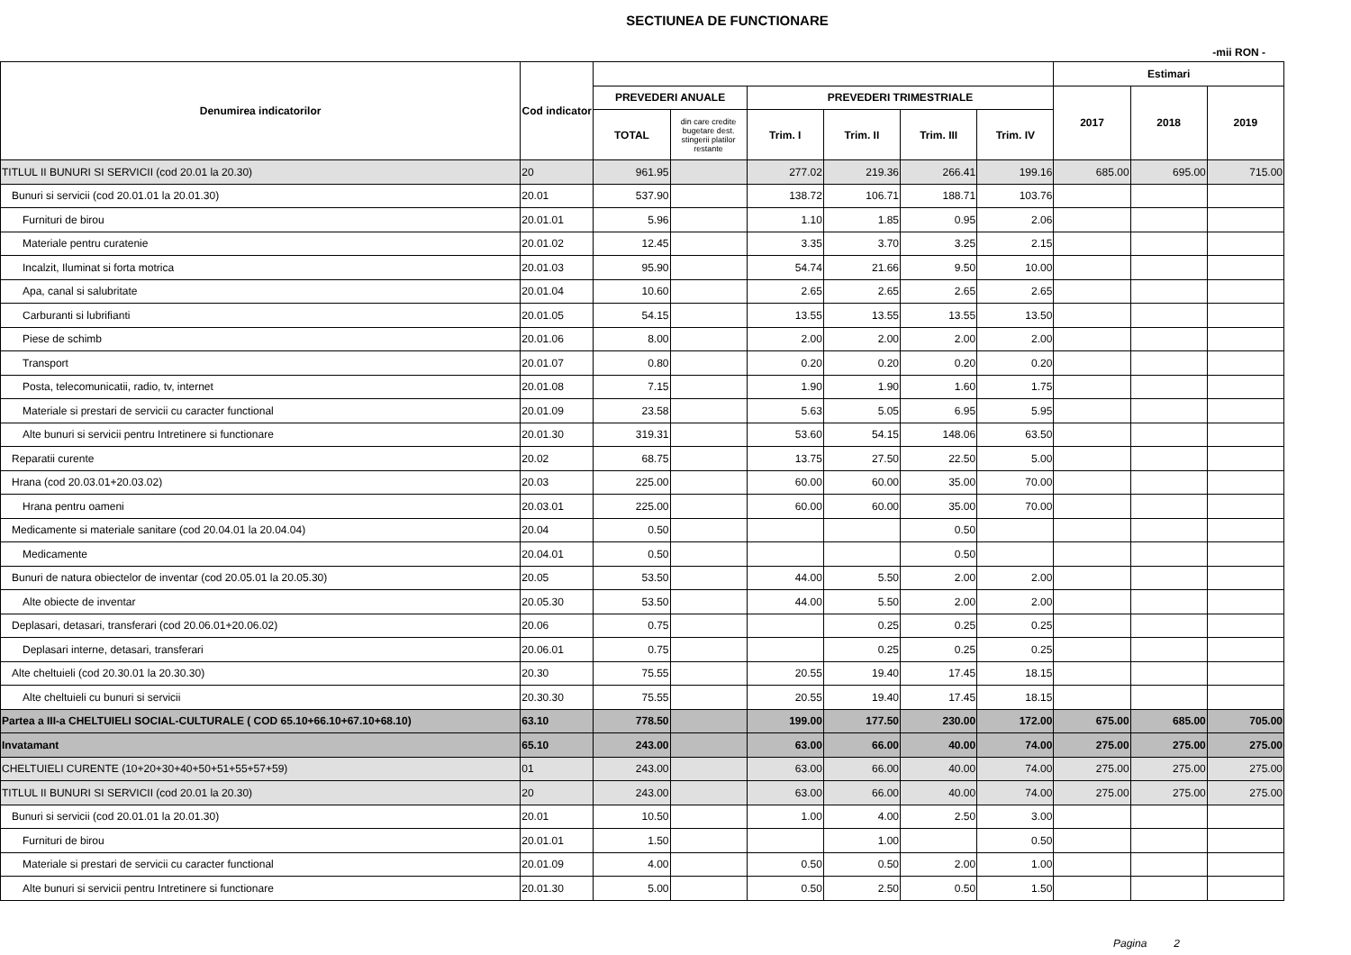SECTIUNEA DE FUNCTIONARE
-mii RON -
| Denumirea indicatorilor | Cod indicator | | | | | | | Estimari | | |
| --- | --- | --- | --- | --- | --- | --- | --- | --- | --- | --- |
| | | PREVEDERI ANUALE | | PREVEDERI TRIMESTRIALE | | | | 2017 | 2018 | 2019 |
| | | TOTAL | din care credite bugetare dest. stingerii platilor restante | Trim. I | Trim. II | Trim. III | Trim. IV | | | |
| TITLUL II BUNURI SI SERVICII (cod 20.01 la 20.30) | 20 | 961.95 | | 277.02 | 219.36 | 266.41 | 199.16 | 685.00 | 695.00 | 715.00 |
| Bunuri si servicii (cod 20.01.01 la 20.01.30) | 20.01 | 537.90 | | 138.72 | 106.71 | 188.71 | 103.76 | | | |
| Furnituri de birou | 20.01.01 | 5.96 | | 1.10 | 1.85 | 0.95 | 2.06 | | | |
| Materiale pentru curatenie | 20.01.02 | 12.45 | | 3.35 | 3.70 | 3.25 | 2.15 | | | |
| Incalzit, Iluminat si forta motrica | 20.01.03 | 95.90 | | 54.74 | 21.66 | 9.50 | 10.00 | | | |
| Apa, canal si salubritate | 20.01.04 | 10.60 | | 2.65 | 2.65 | 2.65 | 2.65 | | | |
| Carburanti si lubrifianti | 20.01.05 | 54.15 | | 13.55 | 13.55 | 13.55 | 13.50 | | | |
| Piese de schimb | 20.01.06 | 8.00 | | 2.00 | 2.00 | 2.00 | 2.00 | | | |
| Transport | 20.01.07 | 0.80 | | 0.20 | 0.20 | 0.20 | 0.20 | | | |
| Posta, telecomunicatii, radio, tv, internet | 20.01.08 | 7.15 | | 1.90 | 1.90 | 1.60 | 1.75 | | | |
| Materiale si prestari de servicii cu caracter functional | 20.01.09 | 23.58 | | 5.63 | 5.05 | 6.95 | 5.95 | | | |
| Alte bunuri si servicii pentru Intretinere si functionare | 20.01.30 | 319.31 | | 53.60 | 54.15 | 148.06 | 63.50 | | | |
| Reparatii curente | 20.02 | 68.75 | | 13.75 | 27.50 | 22.50 | 5.00 | | | |
| Hrana (cod 20.03.01+20.03.02) | 20.03 | 225.00 | | 60.00 | 60.00 | 35.00 | 70.00 | | | |
| Hrana pentru oameni | 20.03.01 | 225.00 | | 60.00 | 60.00 | 35.00 | 70.00 | | | |
| Medicamente si materiale sanitare (cod 20.04.01 la 20.04.04) | 20.04 | 0.50 | | | | 0.50 | | | | |
| Medicamente | 20.04.01 | 0.50 | | | | 0.50 | | | | |
| Bunuri de natura obiectelor de inventar (cod 20.05.01 la 20.05.30) | 20.05 | 53.50 | | 44.00 | 5.50 | 2.00 | 2.00 | | | |
| Alte obiecte de inventar | 20.05.30 | 53.50 | | 44.00 | 5.50 | 2.00 | 2.00 | | | |
| Deplasari, detasari, transferari (cod 20.06.01+20.06.02) | 20.06 | 0.75 | | | 0.25 | 0.25 | 0.25 | | | |
| Deplasari interne, detasari, transferari | 20.06.01 | 0.75 | | | 0.25 | 0.25 | 0.25 | | | |
| Alte cheltuieli (cod 20.30.01 la 20.30.30) | 20.30 | 75.55 | | 20.55 | 19.40 | 17.45 | 18.15 | | | |
| Alte cheltuieli cu bunuri si servicii | 20.30.30 | 75.55 | | 20.55 | 19.40 | 17.45 | 18.15 | | | |
| Partea a III-a CHELTUIELI SOCIAL-CULTURALE ( COD 65.10+66.10+67.10+68.10) | 63.10 | 778.50 | | 199.00 | 177.50 | 230.00 | 172.00 | 675.00 | 685.00 | 705.00 |
| Invatamant | 65.10 | 243.00 | | 63.00 | 66.00 | 40.00 | 74.00 | 275.00 | 275.00 | 275.00 |
| CHELTUIELI CURENTE (10+20+30+40+50+51+55+57+59) | 01 | 243.00 | | 63.00 | 66.00 | 40.00 | 74.00 | 275.00 | 275.00 | 275.00 |
| TITLUL II BUNURI SI SERVICII (cod 20.01 la 20.30) | 20 | 243.00 | | 63.00 | 66.00 | 40.00 | 74.00 | 275.00 | 275.00 | 275.00 |
| Bunuri si servicii (cod 20.01.01 la 20.01.30) | 20.01 | 10.50 | | 1.00 | 4.00 | 2.50 | 3.00 | | | |
| Furnituri de birou | 20.01.01 | 1.50 | | | 1.00 | | 0.50 | | | |
| Materiale si prestari de servicii cu caracter functional | 20.01.09 | 4.00 | | 0.50 | 0.50 | 2.00 | 1.00 | | | |
| Alte bunuri si servicii pentru Intretinere si functionare | 20.01.30 | 5.00 | | 0.50 | 2.50 | 0.50 | 1.50 | | | |
Pagina 2